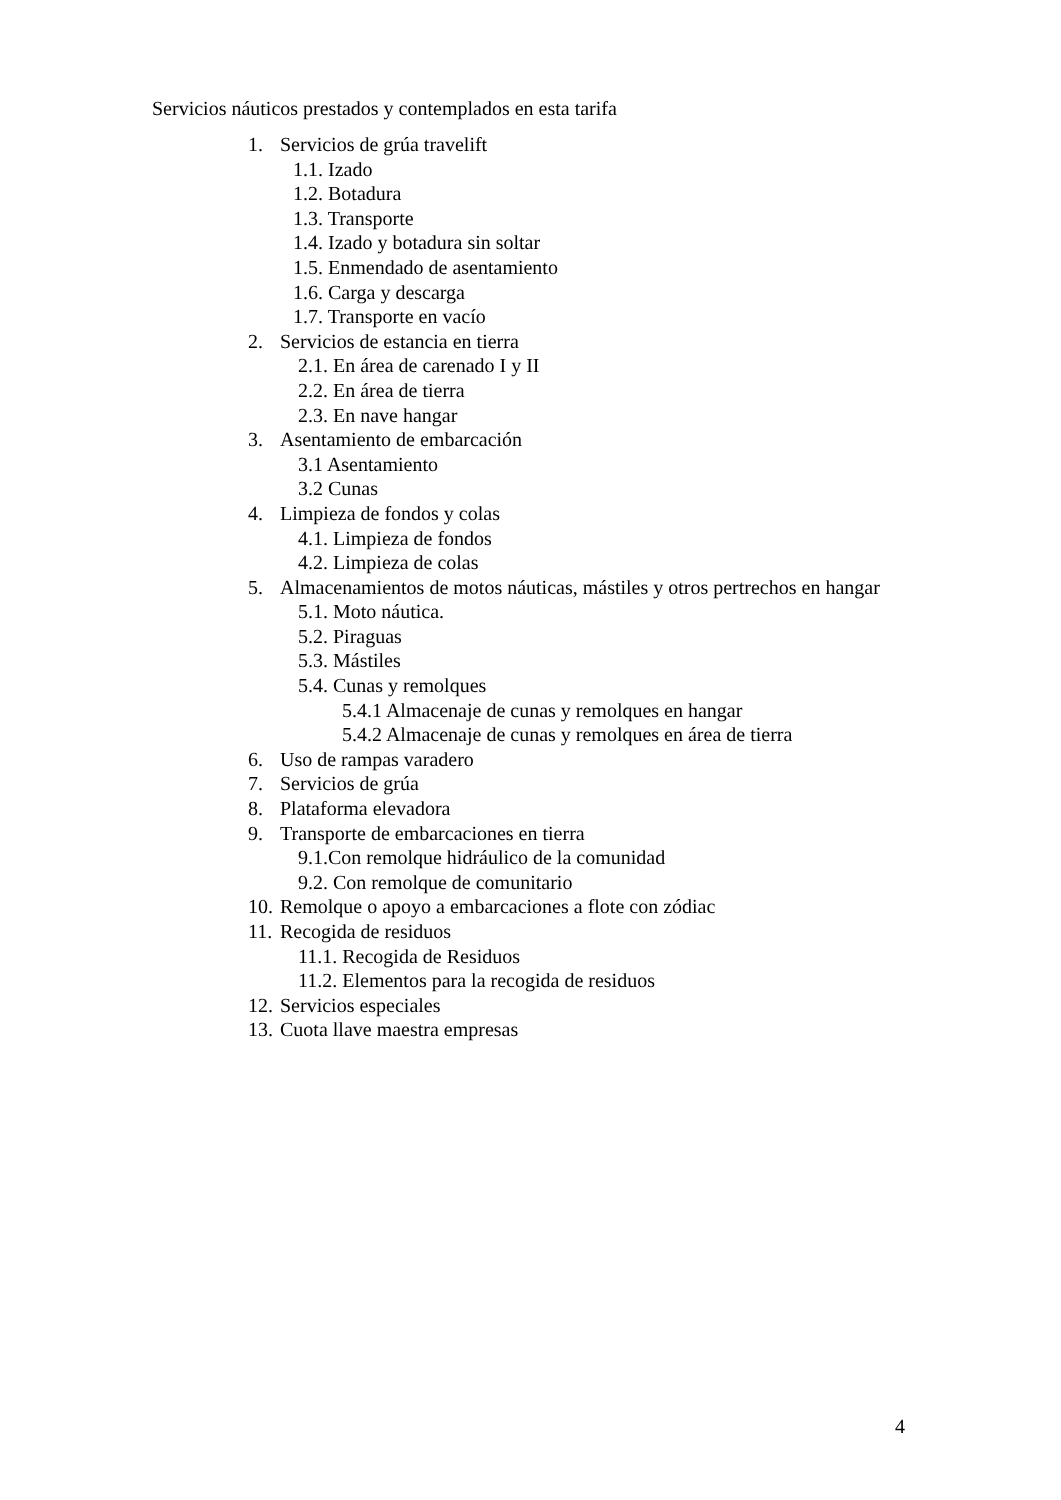Servicios náuticos prestados y contemplados en esta tarifa
1. Servicios de grúa travelift
1.1. Izado
1.2. Botadura
1.3. Transporte
1.4. Izado y botadura sin soltar
1.5. Enmendado de asentamiento
1.6. Carga y descarga
1.7. Transporte en vacío
2. Servicios de estancia en tierra
2.1. En área de carenado I y II
2.2. En área de tierra
2.3. En nave hangar
3. Asentamiento de embarcación
3.1 Asentamiento
3.2 Cunas
4. Limpieza de fondos y colas
4.1. Limpieza de fondos
4.2. Limpieza de colas
5. Almacenamientos de motos náuticas, mástiles y otros pertrechos en hangar
5.1. Moto náutica.
5.2. Piraguas
5.3. Mástiles
5.4. Cunas y remolques
5.4.1 Almacenaje de cunas y remolques en hangar
5.4.2 Almacenaje de cunas y remolques en área de tierra
6. Uso de rampas varadero
7. Servicios de grúa
8. Plataforma elevadora
9. Transporte de embarcaciones en tierra
9.1.Con remolque hidráulico de la comunidad
9.2. Con remolque de comunitario
10. Remolque o apoyo a embarcaciones a flote con zódiac
11. Recogida de residuos
11.1. Recogida de Residuos
11.2. Elementos para la recogida de residuos
12. Servicios especiales
13. Cuota llave maestra empresas
4